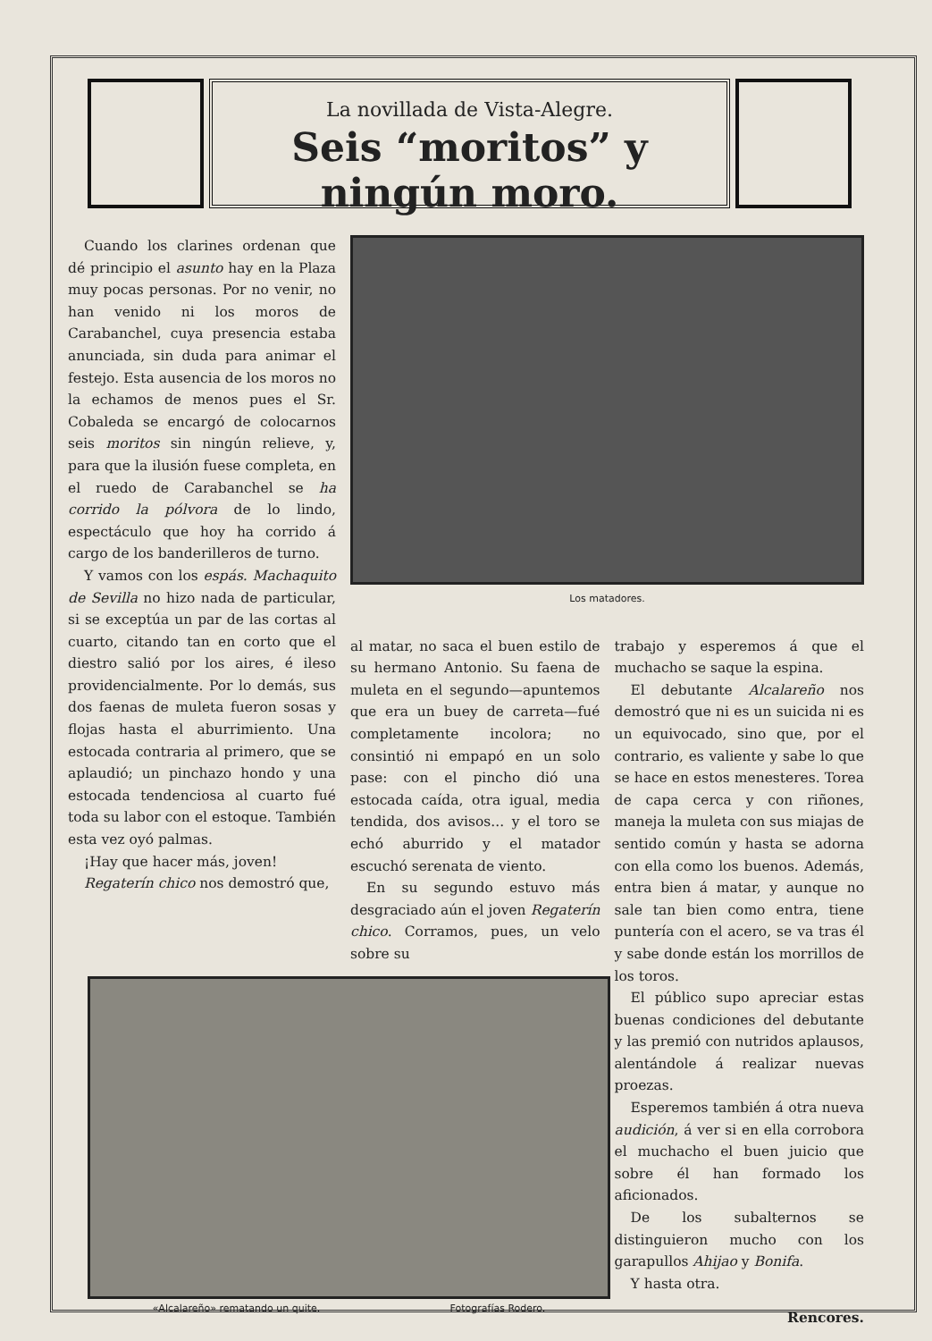La novillada de Vista-Alegre.
Seis “moritos” y ningún moro.
Cuando los clarines ordenan que dé principio el asunto hay en la Plaza muy pocas personas. Por no venir, no han venido ni los moros de Carabanchel, cuya presencia estaba anunciada, sin duda para animar el festejo. Esta ausencia de los moros no la echamos de menos pues el Sr. Cobaleda se encargó de colocarnos seis moritos sin ningún relieve, y, para que la ilusión fuese completa, en el ruedo de Carabanchel se ha corrido la pólvora de lo lindo, espectáculo que hoy ha corrido á cargo de los banderilleros de turno.
Y vamos con los espás. Machaquito de Sevilla no hizo nada de particular, si se exceptúa un par de las cortas al cuarto, citando tan en corto que el diestro salió por los aires, é ileso providencialmente. Por lo demás, sus dos faenas de muleta fueron sosas y flojas hasta el aburrimiento. Una estocada contraria al primero, que se aplaudió; un pinchazo hondo y una estocada tendenciosa al cuarto fué toda su labor con el estoque. También esta vez oyó palmas.
¡Hay que hacer más, joven!
Regaterín chico nos demostró que,
Los matadores.
al matar, no saca el buen estilo de su hermano Antonio. Su faena de muleta en el segundo—apuntemos que era un buey de carreta—fué completamente incolora; no consintió ni empapó en un solo pase: con el pincho dió una estocada caída, otra igual, media tendida, dos avisos... y el toro se echó aburrido y el matador escuchó serenata de viento.
En su segundo estuvo más desgraciado aún el joven Regaterín chico. Corramos, pues, un velo sobre su
trabajo y esperemos á que el muchacho se saque la espina.
El debutante Alcalareño nos demostró que ni es un suicida ni es un equivocado, sino que, por el contrario, es valiente y sabe lo que se hace en estos menesteres. Torea de capa cerca y con riñones, maneja la muleta con sus miajas de sentido común y hasta se adorna con ella como los buenos. Además, entra bien á matar, y aunque no sale tan bien como entra, tiene puntería con el acero, se va tras él y sabe donde están los morrillos de los toros.
El público supo apreciar estas buenas condiciones del debutante y las premió con nutridos aplausos, alentándole á realizar nuevas proezas.
Esperemos también á otra nueva audición, á ver si en ella corrobora el muchacho el buen juicio que sobre él han formado los aficionados.
De los subalternos se distinguieron mucho con los garapullos Ahijao y Bonifa.
Y hasta otra.
Rencores.
«Alcalareño» rematando un quite. Fotografías Rodero.